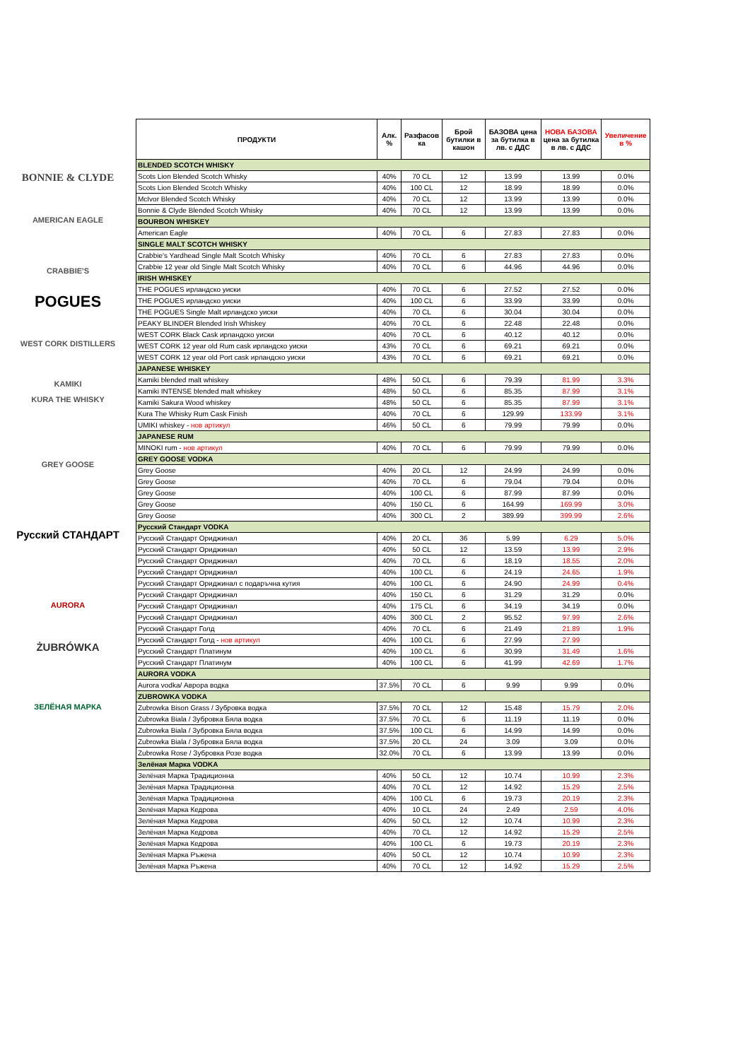BONNIE & CLYDE
AMERICAN EAGLE
CRABBIE'S
POGUES
WEST CORK DISTILLERS
KAMIKI
KURA THE WHISKY
GREY GOOSE
Русский СТАНДАРТ
AURORA
ŻUBRÓWKA
ЗЕЛЁНАЯ МАРКА
| ПРОДУКТИ | Алк. % | Разфасов ка | Брой бутилки в кашон | БАЗОВА цена за бутилка в лв. с ДДС | НОВА БАЗОВА цена за бутилка в лв. с ДДС | Увеличение в % |
| --- | --- | --- | --- | --- | --- | --- |
| BLENDED SCOTCH WHISKY | | | | | | |
| Scots Lion Blended Scotch Whisky | 40% | 70 CL | 12 | 13.99 | 13.99 | 0.0% |
| Scots Lion Blended Scotch Whisky | 40% | 100 CL | 12 | 18.99 | 18.99 | 0.0% |
| McIvor Blended Scotch Whisky | 40% | 70 CL | 12 | 13.99 | 13.99 | 0.0% |
| Bonnie & Clyde Blended Scotch Whisky | 40% | 70 CL | 12 | 13.99 | 13.99 | 0.0% |
| BOURBON WHISKEY | | | | | | |
| American Eagle | 40% | 70 CL | 6 | 27.83 | 27.83 | 0.0% |
| SINGLE MALT SCOTCH WHISKY | | | | | | |
| Crabbie's Yardhead Single Malt Scotch Whisky | 40% | 70 CL | 6 | 27.83 | 27.83 | 0.0% |
| Crabbie 12 year old Single Malt Scotch Whisky | 40% | 70 CL | 6 | 44.96 | 44.96 | 0.0% |
| IRISH WHISKEY | | | | | | |
| THE POGUES ирландско уиски | 40% | 70 CL | 6 | 27.52 | 27.52 | 0.0% |
| THE POGUES ирландско уиски | 40% | 100 CL | 6 | 33.99 | 33.99 | 0.0% |
| THE POGUES Single Malt ирландско уиски | 40% | 70 CL | 6 | 30.04 | 30.04 | 0.0% |
| PEAKY BLINDER Blended Irish Whiskey | 40% | 70 CL | 6 | 22.48 | 22.48 | 0.0% |
| WEST CORK Black Cask ирландско уиски | 40% | 70 CL | 6 | 40.12 | 40.12 | 0.0% |
| WEST CORK 12 year old Rum cask ирландско уиски | 43% | 70 CL | 6 | 69.21 | 69.21 | 0.0% |
| WEST CORK 12 year old Port cask ирландско уиски | 43% | 70 CL | 6 | 69.21 | 69.21 | 0.0% |
| JAPANESE WHISKEY | | | | | | |
| Kamiki blended malt whiskey | 48% | 50 CL | 6 | 79.39 | 81.99 | 3.3% |
| Kamiki INTENSE blended malt whiskey | 48% | 50 CL | 6 | 85.35 | 87.99 | 3.1% |
| Kamiki Sakura Wood whiskey | 48% | 50 CL | 6 | 85.35 | 87.99 | 3.1% |
| Kura The Whisky Rum Cask Finish | 40% | 70 CL | 6 | 129.99 | 133.99 | 3.1% |
| UMIKI whiskey - нов артикул | 46% | 50 CL | 6 | 79.99 | 79.99 | 0.0% |
| JAPANESE RUM | | | | | | |
| MINOKI rum - нов артикул | 40% | 70 CL | 6 | 79.99 | 79.99 | 0.0% |
| GREY GOOSE VODKA | | | | | | |
| Grey Goose | 40% | 20 CL | 12 | 24.99 | 24.99 | 0.0% |
| Grey Goose | 40% | 70 CL | 6 | 79.04 | 79.04 | 0.0% |
| Grey Goose | 40% | 100 CL | 6 | 87.99 | 87.99 | 0.0% |
| Grey Goose | 40% | 150 CL | 6 | 164.99 | 169.99 | 3.0% |
| Grey Goose | 40% | 300 CL | 2 | 389.99 | 399.99 | 2.6% |
| Русский Стандарт VODKA | | | | | | |
| Русский Стандарт Ориджинал | 40% | 20 CL | 36 | 5.99 | 6.29 | 5.0% |
| Русский Стандарт Ориджинал | 40% | 50 CL | 12 | 13.59 | 13.99 | 2.9% |
| Русский Стандарт Ориджинал | 40% | 70 CL | 6 | 18.19 | 18.55 | 2.0% |
| Русский Стандарт Ориджинал | 40% | 100 CL | 6 | 24.19 | 24.65 | 1.9% |
| Русский Стандарт Ориджинал с подаръчна кутия | 40% | 100 CL | 6 | 24.90 | 24.99 | 0.4% |
| Русский Стандарт Ориджинал | 40% | 150 CL | 6 | 31.29 | 31.29 | 0.0% |
| Русский Стандарт Ориджинал | 40% | 175 CL | 6 | 34.19 | 34.19 | 0.0% |
| Русский Стандарт Ориджинал | 40% | 300 CL | 2 | 95.52 | 97.99 | 2.6% |
| Русский Стандарт Голд | 40% | 70 CL | 6 | 21.49 | 21.89 | 1.9% |
| Русский Стандарт Голд - нов артикул | 40% | 100 CL | 6 | 27.99 | 27.99 | |
| Русский Стандарт Платинум | 40% | 100 CL | 6 | 30.99 | 31.49 | 1.6% |
| Русский Стандарт Платинум | 40% | 100 CL | 6 | 41.99 | 42.69 | 1.7% |
| AURORA VODKA | | | | | | |
| Aurora vodka/ Аврора водка | 37.5% | 70 CL | 6 | 9.99 | 9.99 | 0.0% |
| ZUBROWKA VODKA | | | | | | |
| Zubrowka Bison Grass / Зубровка водка | 37.5% | 70 CL | 12 | 15.48 | 15.79 | 2.0% |
| Zubrowka Biala / Зубровка Бяла водка | 37.5% | 70 CL | 6 | 11.19 | 11.19 | 0.0% |
| Zubrowka Biala / Зубровка Бяла водка | 37.5% | 100 CL | 6 | 14.99 | 14.99 | 0.0% |
| Zubrowka Biala / Зубровка Бяла водка | 37.5% | 20 CL | 24 | 3.09 | 3.09 | 0.0% |
| Zubrowka Rose / Зубровка Розе водка | 32.0% | 70 CL | 6 | 13.99 | 13.99 | 0.0% |
| Зелёная Марка VODKA | | | | | | |
| Зелёная Марка Традиционна | 40% | 50 CL | 12 | 10.74 | 10.99 | 2.3% |
| Зелёная Марка Традиционна | 40% | 70 CL | 12 | 14.92 | 15.29 | 2.5% |
| Зелёная Марка Традиционна | 40% | 100 CL | 6 | 19.73 | 20.19 | 2.3% |
| Зелёная Марка Кедрова | 40% | 10 CL | 24 | 2.49 | 2.59 | 4.0% |
| Зелёная Марка Кедрова | 40% | 50 CL | 12 | 10.74 | 10.99 | 2.3% |
| Зелёная Марка Кедрова | 40% | 70 CL | 12 | 14.92 | 15.29 | 2.5% |
| Зелёная Марка Кедрова | 40% | 100 CL | 6 | 19.73 | 20.19 | 2.3% |
| Зелёная Марка Ръжена | 40% | 50 CL | 12 | 10.74 | 10.99 | 2.3% |
| Зелёная Марка Ръжена | 40% | 70 CL | 12 | 14.92 | 15.29 | 2.5% |